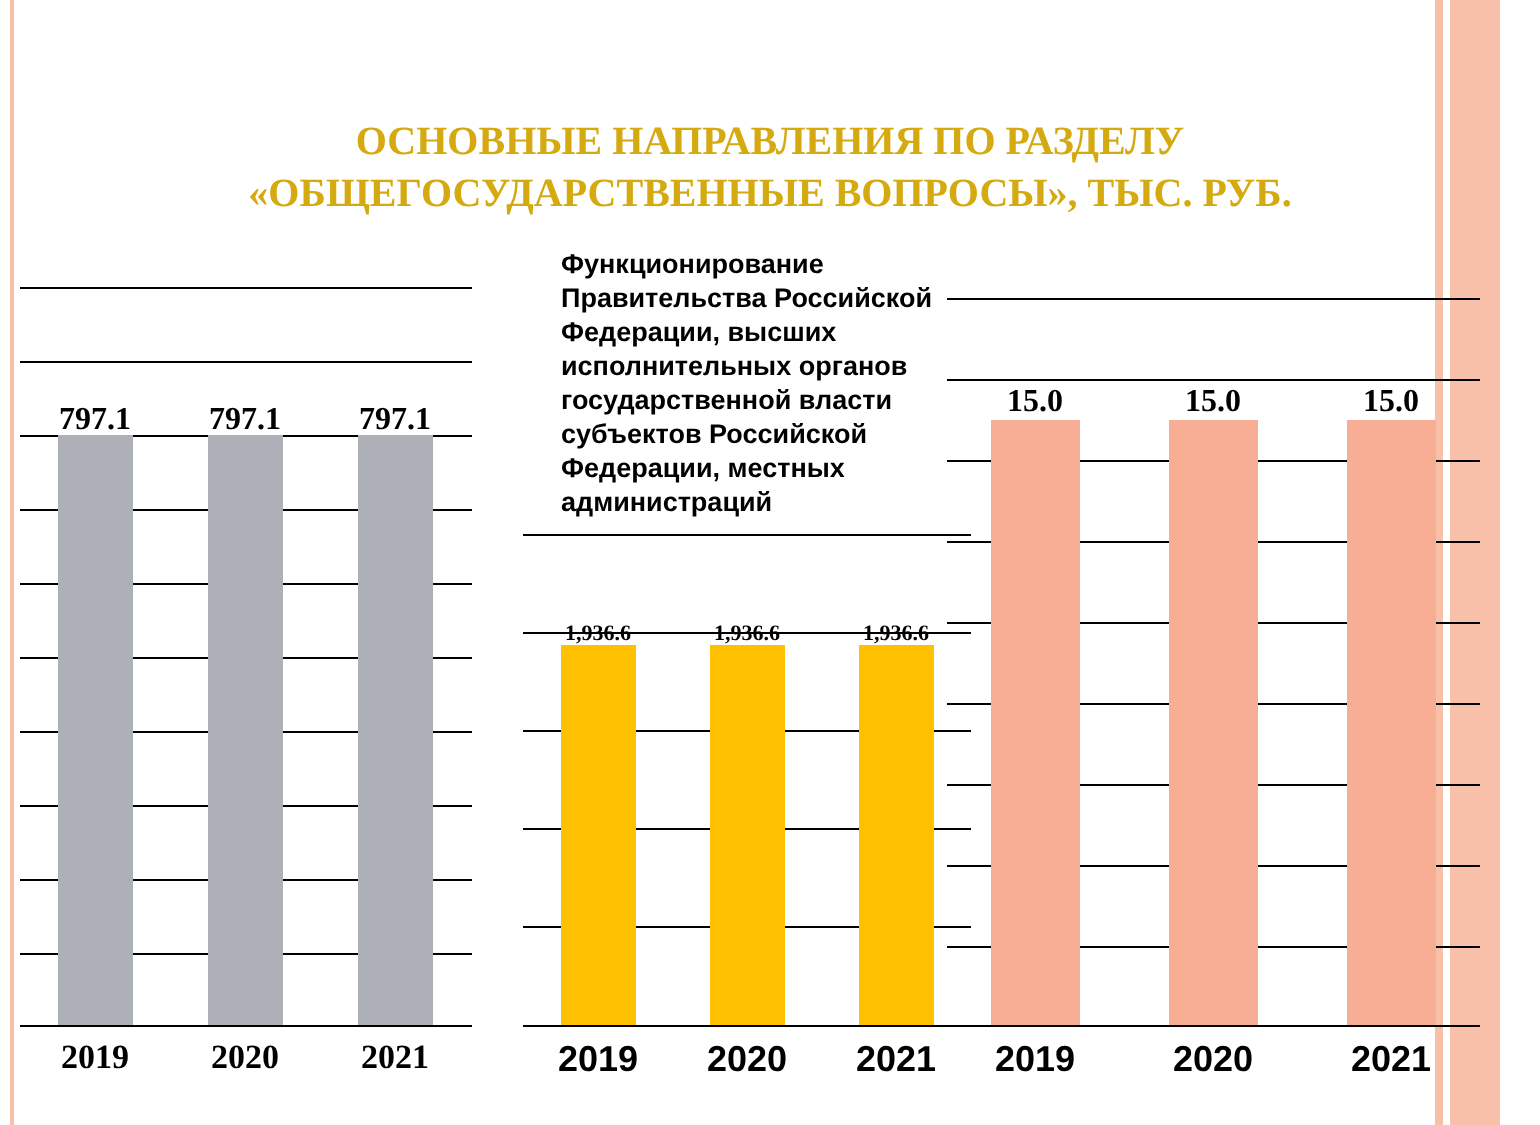ОСНОВНЫЕ НАПРАВЛЕНИЯ ПО РАЗДЕЛУ
«ОБЩЕГОСУДАРСТВЕННЫЕ ВОПРОСЫ», ТЫС. РУБ.
797.1 797.1 797.1
2019 2020 2021
Функционирование Правительства Российской Федерации, высших исполнительных органов государственной власти субъектов Российской Федерации, местных администраций
1,936.6 1,936.6 1,936.6
2019 2020 2021
15.0 15.0 15.0
2019 2020 2021